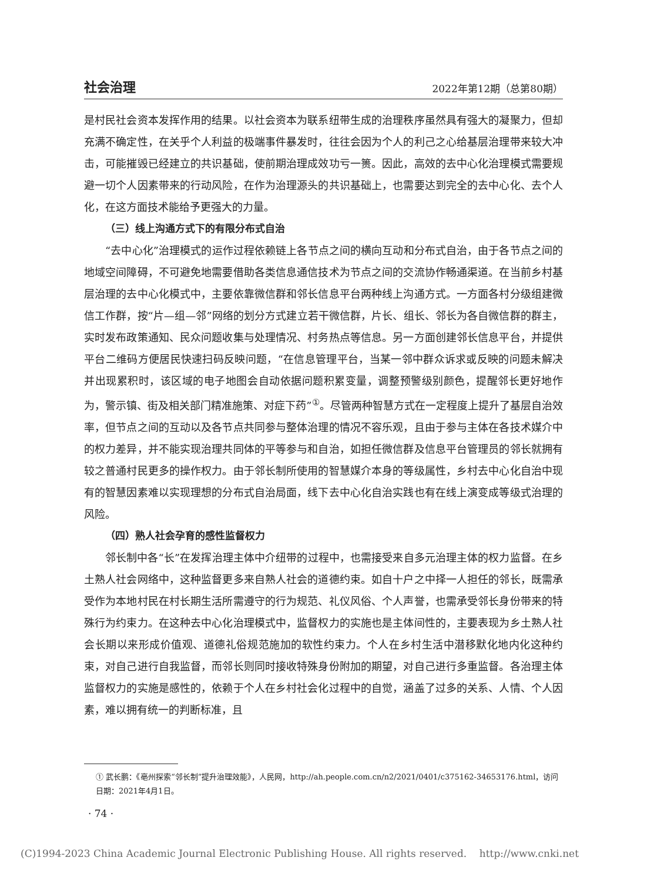社会治理 2022年第12期（总第80期）
是村民社会资本发挥作用的结果。以社会资本为联系纽带生成的治理秩序虽然具有强大的凝聚力，但却充满不确定性，在关乎个人利益的极端事件暴发时，往往会因为个人的利己之心给基层治理带来较大冲击，可能摧毁已经建立的共识基础，使前期治理成效功亏一篑。因此，高效的去中心化治理模式需要规避一切个人因素带来的行动风险，在作为治理源头的共识基础上，也需要达到完全的去中心化、去个人化，在这方面技术能给予更强大的力量。
（三）线上沟通方式下的有限分布式自治
“去中心化”治理模式的运作过程依赖链上各节点之间的横向互动和分布式自治，由于各节点之间的地域空间障碍，不可避免地需要借助各类信息通信技术为节点之间的交流协作畅通渠道。在当前乡村基层治理的去中心化模式中，主要依靠微信群和邻长信息平台两种线上沟通方式。一方面各村分级组建微信工作群，按“片—组—邻”网络的划分方式建立若干微信群，片长、组长、邻长为各自微信群的群主，实时发布政策通知、民众问题收集与处理情况、村务热点等信息。另一方面创建邻长信息平台，并提供平台二维码方便居民快速扫码反映问题，“在信息管理平台，当某一邻中群众诉求或反映的问题未解决并出现累积时，该区域的电子地图会自动依据问题积累变量，调整预警级别颜色，提醒邻长更好地作为，警示镇、街及相关部门精准施策、对症下药”<sup>①</sup>。尽管两种智慧方式在一定程度上提升了基层自治效率，但节点之间的互动以及各节点共同参与整体治理的情况不容乐观，且由于参与主体在各技术媒介中的权力差异，并不能实现治理共同体的平等参与和自治，如担任微信群及信息平台管理员的邻长就拥有较之普通村民更多的操作权力。由于邻长制所使用的智慧媒介本身的等级属性，乡村去中心化自治中现有的智慧因素难以实现理想的分布式自治局面，线下去中心化自治实践也有在线上演变成等级式治理的风险。
（四）熟人社会孕育的感性监督权力
邻长制中各“长”在发挥治理主体中介纽带的过程中，也需接受来自多元治理主体的权力监督。在乡土熟人社会网络中，这种监督更多来自熟人社会的道德约束。如自十户之中择一人担任的邻长，既需承受作为本地村民在村长期生活所需遵守的行为规范、礼仪风俗、个人声誉，也需承受邻长身份带来的特殊行为约束力。在这种去中心化治理模式中，监督权力的实施也是主体间性的，主要表现为乡土熟人社会长期以来形成价值观、道德礼俗规范施加的软性约束力。个人在乡村生活中潜移默化地内化这种约束，对自己进行自我监督，而邻长则同时接收特殊身份附加的期望，对自己进行多重监督。各治理主体监督权力的实施是感性的，依赖于个人在乡村社会化过程中的自觉，涵盖了过多的关系、人情、个人因素，难以拥有统一的判断标准，且
① 武长鹏：《亳州探索“邻长制”提升治理效能》，人民网，http://ah.people.com.cn/n2/2021/0401/c375162-34653176.html，访问日期：2021年4月1日。
· 74 ·
(C)1994-2023 China Academic Journal Electronic Publishing House. All rights reserved. http://www.cnki.net